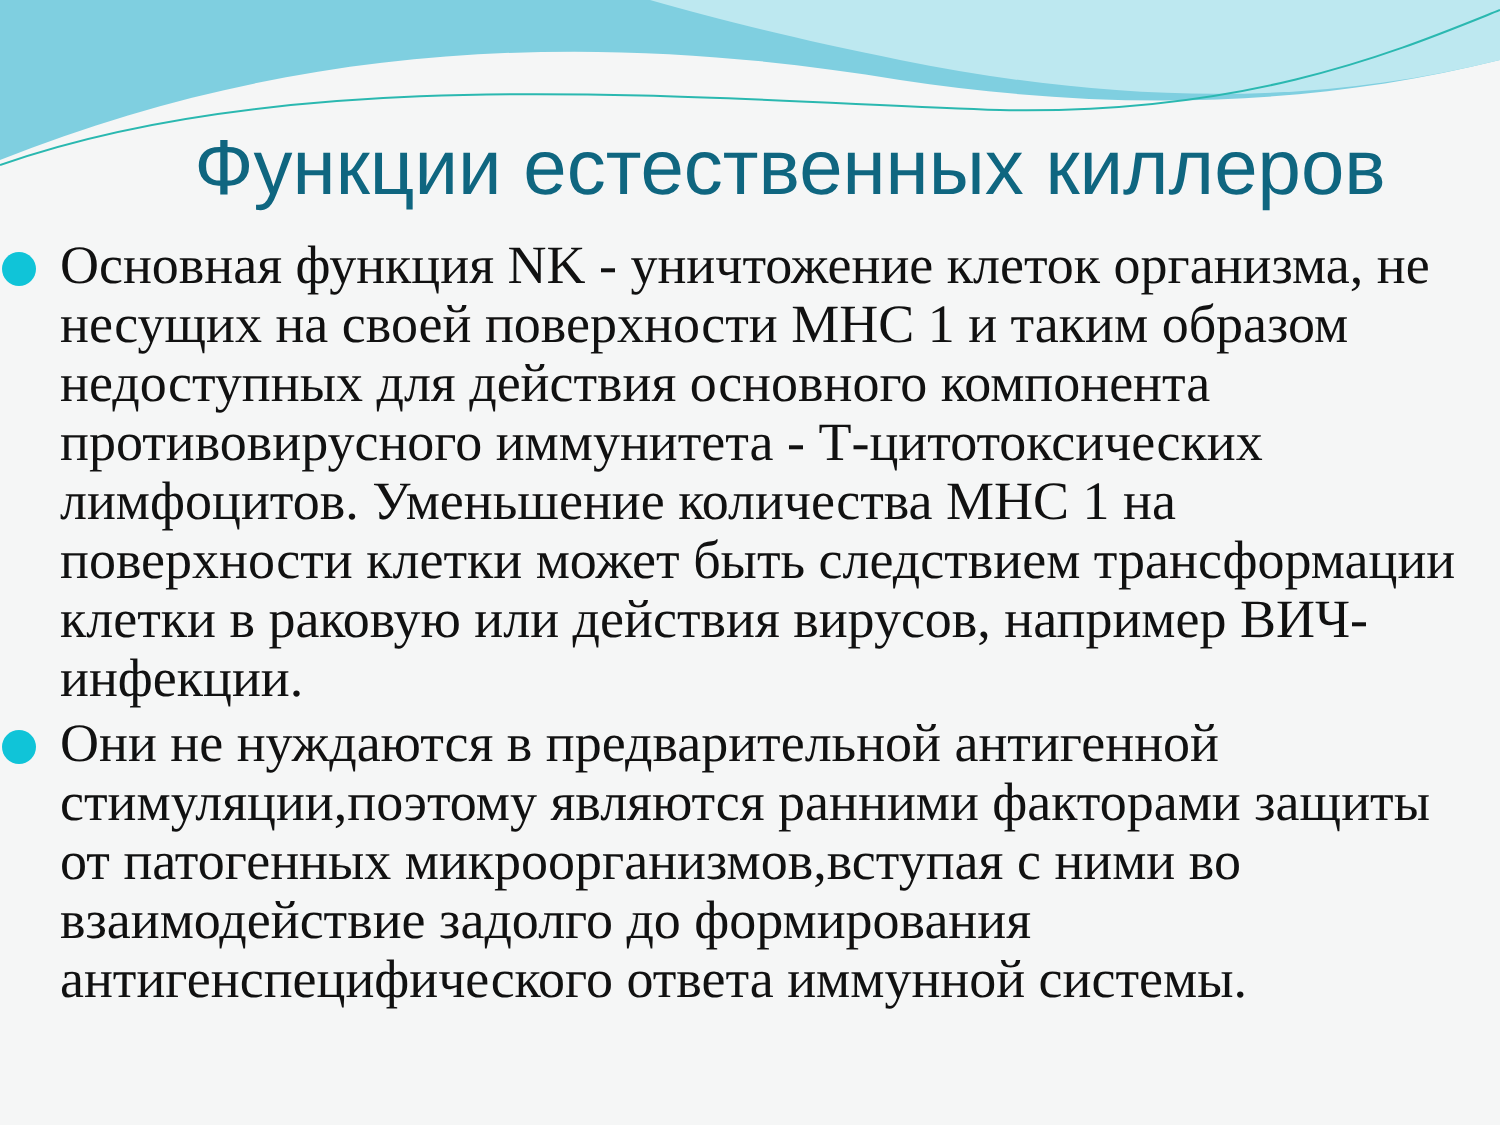Функции естественных киллеров
Основная функция NK - уничтожение клеток организма, не несущих на своей поверхности МНС 1 и таким образом недоступных для действия основного компонента противовирусного иммунитета - Т-цитотоксических лимфоцитов. Уменьшение количества МНС 1 на поверхности клетки может быть следствием трансформации клетки в раковую или действия вирусов, например ВИЧ-инфекции.
Они не нуждаются в предварительной антигенной стимуляции,поэтому являются ранними факторами защиты от патогенных микроорганизмов,вступая с ними во взаимодействие задолго до формирования антигенспецифического ответа иммунной системы.